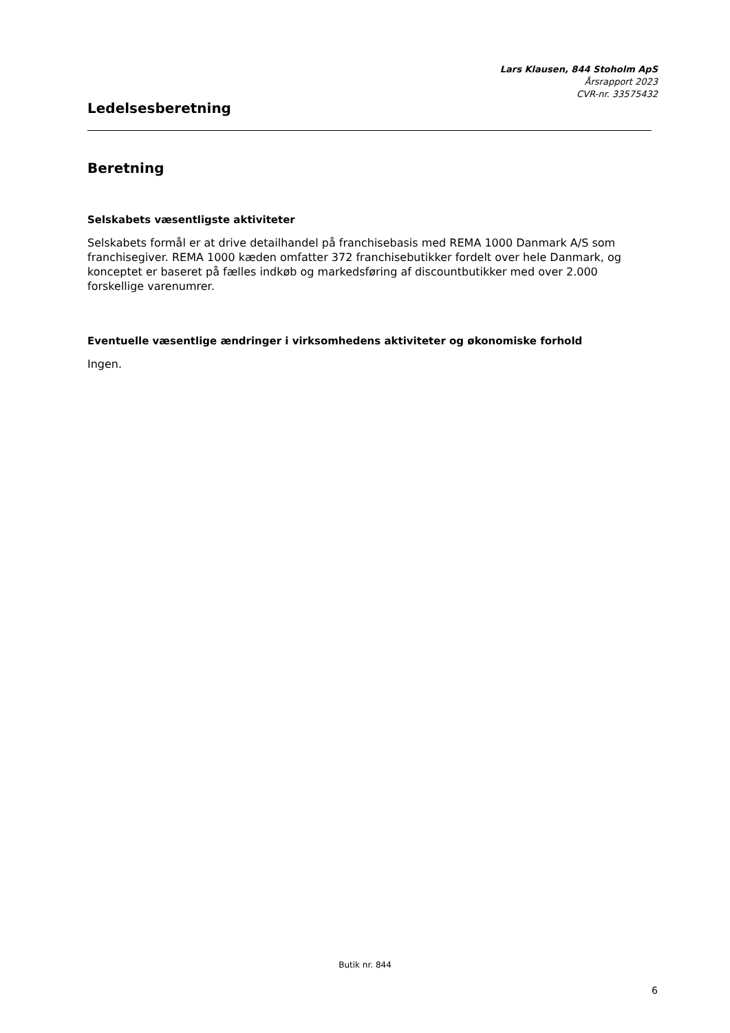Lars Klausen, 844 Stoholm ApS
Årsrapport 2023
CVR-nr. 33575432
Ledelsesberetning
Beretning
Selskabets væsentligste aktiviteter
Selskabets formål er at drive detailhandel på franchisebasis med REMA 1000 Danmark A/S som franchisegiver. REMA 1000 kæden omfatter 372 franchisebutikker fordelt over hele Danmark, og konceptet er baseret på fælles indkøb og markedsføring af discountbutikker med over 2.000 forskellige varenumrer.
Eventuelle væsentlige ændringer i virksomhedens aktiviteter og økonomiske forhold
Ingen.
Butik nr. 844
6